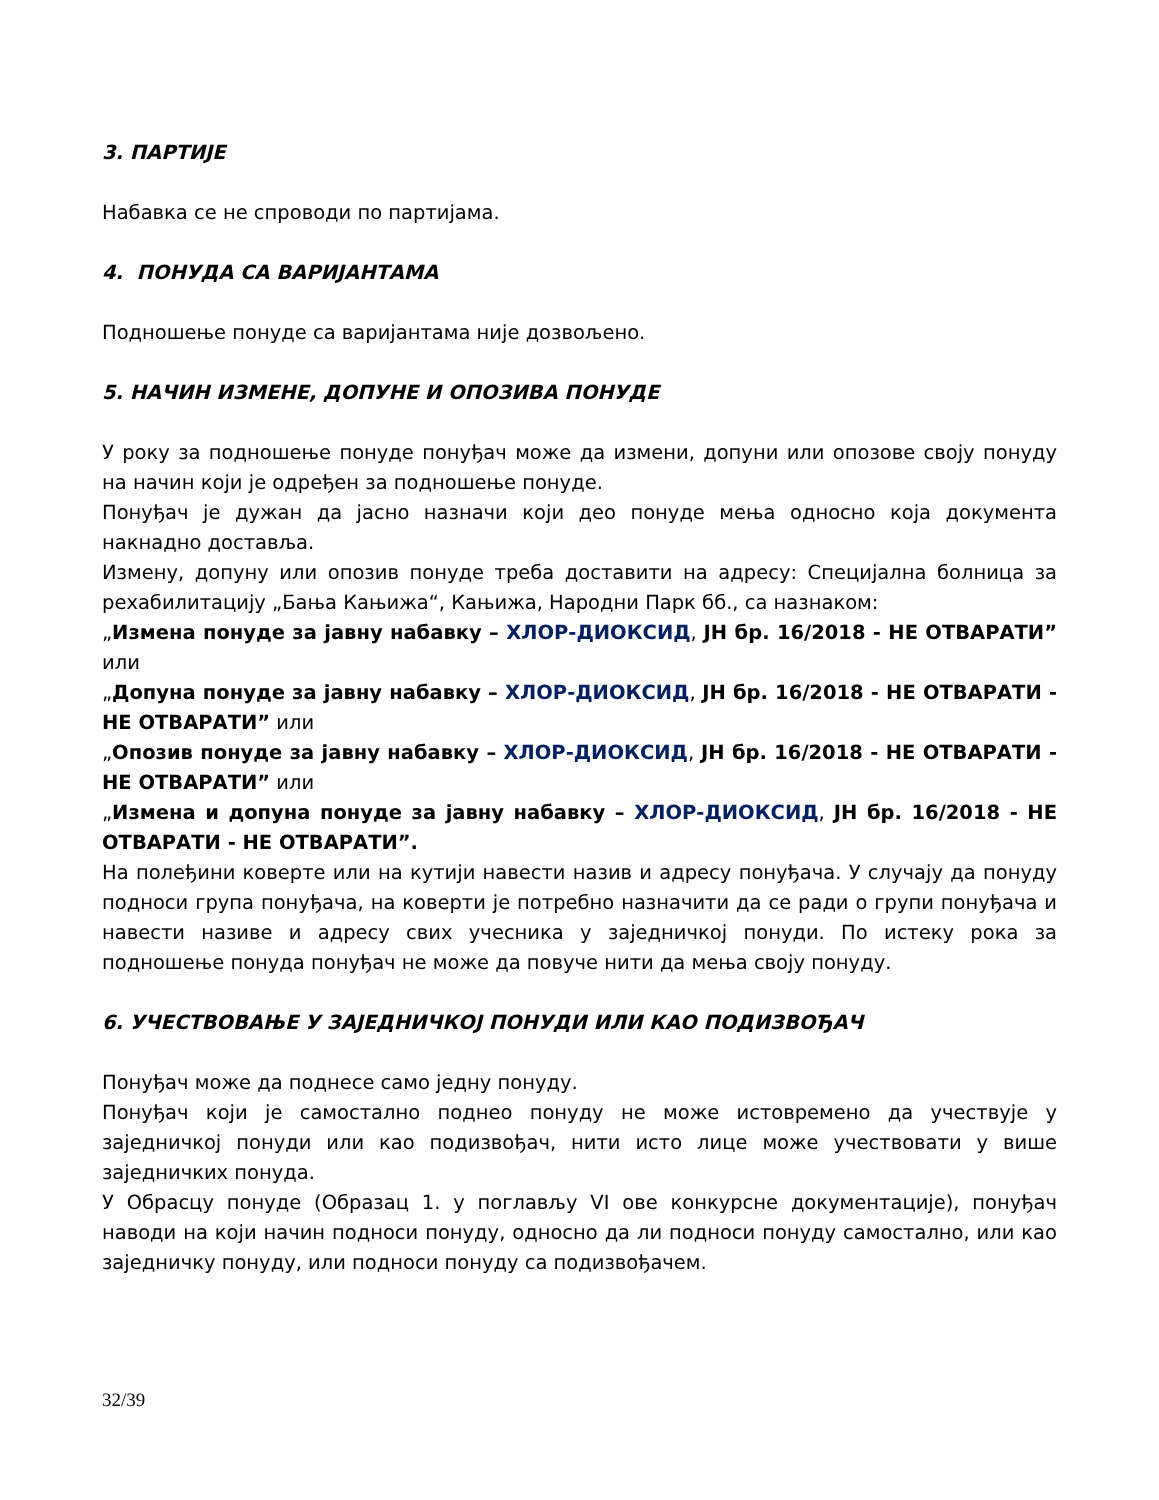3. ПАРТИЈЕ
Набавка се не спроводи по партијама.
4. ПОНУДА СА ВАРИЈАНТАМА
Подношење понуде са варијантама није дозвољено.
5. НАЧИН ИЗМЕНЕ, ДОПУНЕ И ОПОЗИВА ПОНУДЕ
У року за подношење понуде понуђач може да измени, допуни или опозове своју понуду на начин који је одређен за подношење понуде.
Понуђач је дужан да јасно назначи који део понуде мења односно која документа накнадно доставља.
Измену, допуну или опозив понуде треба доставити на адресу: Специјална болница за рехабилитацију „Бања Кањижа“, Кањижа, Народни Парк бб., са назнаком:
„Измена понуде за јавну набавку – ХЛОР-ДИОКСИД, ЈН бр. 16/2018 - НЕ ОТВАРАТИ” или
„Допуна понуде за јавну набавку – ХЛОР-ДИОКСИД, ЈН бр. 16/2018 - НЕ ОТВАРАТИ - НЕ ОТВАРАТИ” или
„Опозив понуде за јавну набавку – ХЛОР-ДИОКСИД, ЈН бр. 16/2018 - НЕ ОТВАРАТИ - НЕ ОТВАРАТИ” или
„Измена и допуна понуде за јавну набавку – ХЛОР-ДИОКСИД, ЈН бр. 16/2018 - НЕ ОТВАРАТИ - НЕ ОТВАРАТИ”.
На полеђини коверте или на кутији навести назив и адресу понуђача. У случају да понуду подноси група понуђача, на коверти је потребно назначити да се ради о групи понуђача и навести називе и адресу свих учесника у заједничкој понуди. По истеку рока за подношење понуда понуђач не може да повуче нити да мења своју понуду.
6. УЧЕСТВОВАЊЕ У ЗАЈЕДНИЧКОЈ ПОНУДИ ИЛИ КАО ПОДИЗВОЂАЧ
Понуђач може да поднесе само једну понуду.
Понуђач који је самостално поднео понуду не може истовремено да учествује у заједничкој понуди или као подизвођач, нити исто лице може учествовати у више заједничких понуда.
У Обрасцу понуде (Образац 1. у поглављу VI ове конкурсне документације), понуђач наводи на који начин подноси понуду, односно да ли подноси понуду самостално, или као заједничку понуду, или подноси понуду са подизвођачем.
32/39